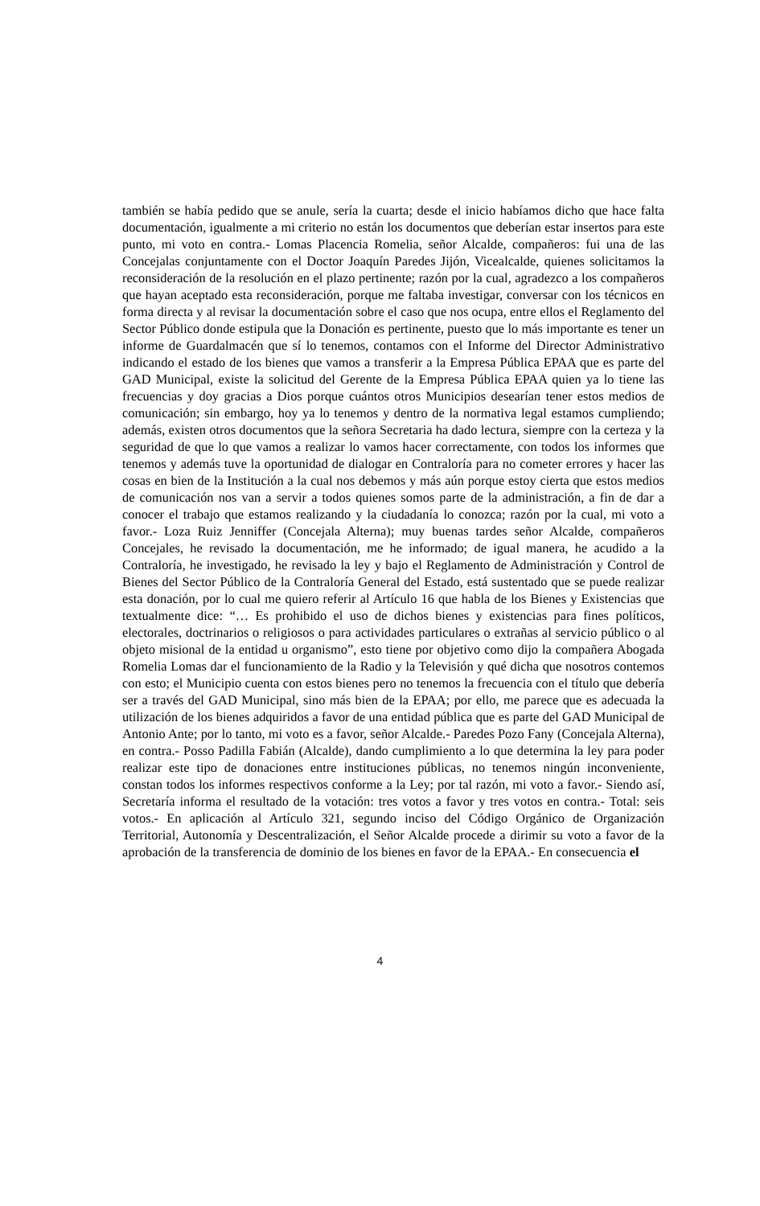también se había pedido que se anule, sería la cuarta; desde el inicio habíamos dicho que hace falta documentación, igualmente a mi criterio no están los documentos que deberían estar insertos para este punto, mi voto en contra.- Lomas Placencia Romelia, señor Alcalde, compañeros: fui una de las Concejalas conjuntamente con el Doctor Joaquín Paredes Jijón, Vicealcalde, quienes solicitamos la reconsideración de la resolución en el plazo pertinente; razón por la cual, agradezco a los compañeros que hayan aceptado esta reconsideración, porque me faltaba investigar, conversar con los técnicos en forma directa y al revisar la documentación sobre el caso que nos ocupa, entre ellos el Reglamento del Sector Público donde estipula que la Donación es pertinente, puesto que lo más importante es tener un informe de Guardalmacén que sí lo tenemos, contamos con el Informe del Director Administrativo indicando el estado de los bienes que vamos a transferir a la Empresa Pública EPAA que es parte del GAD Municipal, existe la solicitud del Gerente de la Empresa Pública EPAA quien ya lo tiene las frecuencias y doy gracias a Dios porque cuántos otros Municipios desearían tener estos medios de comunicación; sin embargo, hoy ya lo tenemos y dentro de la normativa legal estamos cumpliendo; además, existen otros documentos que la señora Secretaria ha dado lectura, siempre con la certeza y la seguridad de que lo que vamos a realizar lo vamos hacer correctamente, con todos los informes que tenemos y además tuve la oportunidad de dialogar en Contraloría para no cometer errores y hacer las cosas en bien de la Institución a la cual nos debemos y más aún porque estoy cierta que estos medios de comunicación nos van a servir a todos quienes somos parte de la administración, a fin de dar a conocer el trabajo que estamos realizando y la ciudadanía lo conozca; razón por la cual, mi voto a favor.- Loza Ruiz Jenniffer (Concejala Alterna); muy buenas tardes señor Alcalde, compañeros Concejales, he revisado la documentación, me he informado; de igual manera, he acudido a la Contraloría, he investigado, he revisado la ley y bajo el Reglamento de Administración y Control de Bienes del Sector Público de la Contraloría General del Estado, está sustentado que se puede realizar esta donación, por lo cual me quiero referir al Artículo 16 que habla de los Bienes y Existencias que textualmente dice: “… Es prohibido el uso de dichos bienes y existencias para fines políticos, electorales, doctrinarios o religiosos o para actividades particulares o extrañas al servicio público o al objeto misional de la entidad u organismo”, esto tiene por objetivo como dijo la compañera Abogada Romelia Lomas dar el funcionamiento de la Radio y la Televisión y qué dicha que nosotros contemos con esto; el Municipio cuenta con estos bienes pero no tenemos la frecuencia con el título que debería ser a través del GAD Municipal, sino más bien de la EPAA; por ello, me parece que es adecuada la utilización de los bienes adquiridos a favor de una entidad pública que es parte del GAD Municipal de Antonio Ante; por lo tanto, mi voto es a favor, señor Alcalde.- Paredes Pozo Fany (Concejala Alterna), en contra.- Posso Padilla Fabián (Alcalde), dando cumplimiento a lo que determina la ley para poder realizar este tipo de donaciones entre instituciones públicas, no tenemos ningún inconveniente, constan todos los informes respectivos conforme a la Ley; por tal razón, mi voto a favor.- Siendo así, Secretaría informa el resultado de la votación: tres votos a favor y tres votos en contra.- Total: seis votos.- En aplicación al Artículo 321, segundo inciso del Código Orgánico de Organización Territorial, Autonomía y Descentralización, el Señor Alcalde procede a dirimir su voto a favor de la aprobación de la transferencia de dominio de los bienes en favor de la EPAA.- En consecuencia el
4